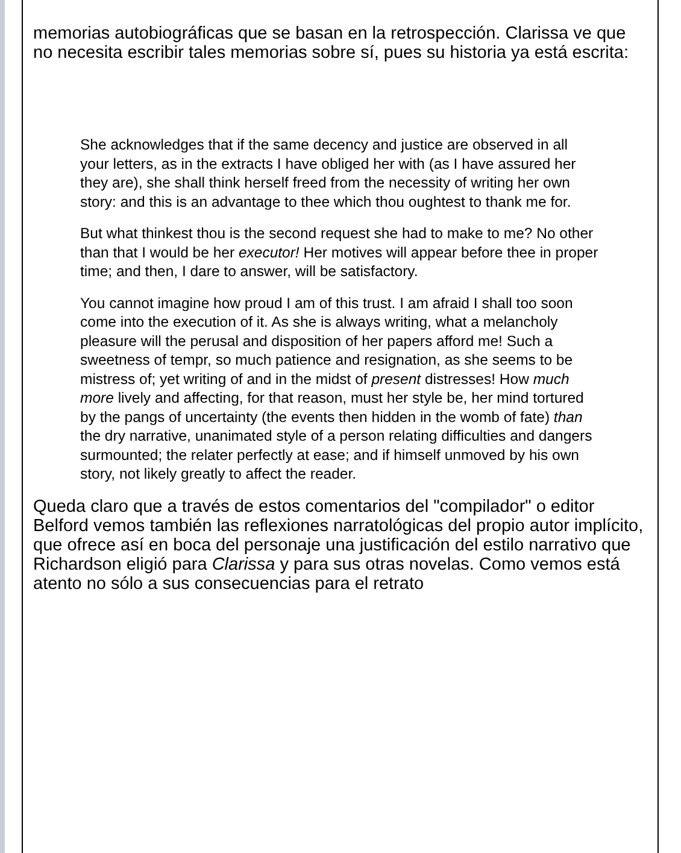memorias autobiográficas que se basan en la retrospección. Clarissa ve que no necesita escribir tales memorias sobre sí, pues su historia ya está escrita:
She acknowledges that if the same decency and justice are observed in all your letters, as in the extracts I have obliged her with (as I have assured her they are), she shall think herself freed from the necessity of writing her own story: and this is an advantage to thee which thou oughtest to thank me for.
But what thinkest thou is the second request she had to make to me? No other than that I would be her executor! Her motives will appear before thee in proper time; and then, I dare to answer, will be satisfactory.
You cannot imagine how proud I am of this trust. I am afraid I shall too soon come into the execution of it. As she is always writing, what a melancholy pleasure will the perusal and disposition of her papers afford me! Such a sweetness of tempr, so much patience and resignation, as she seems to be mistress of; yet writing of and in the midst of present distresses! How much more lively and affecting, for that reason, must her style be, her mind tortured by the pangs of uncertainty (the events then hidden in the womb of fate) than the dry narrative, unanimated style of a person relating difficulties and dangers surmounted; the relater perfectly at ease; and if himself unmoved by his own story, not likely greatly to affect the reader.
Queda claro que a través de estos comentarios del "compilador" o editor Belford vemos también las reflexiones narratológicas del propio autor implícito, que ofrece así en boca del personaje una justificación del estilo narrativo que Richardson eligió para Clarissa y para sus otras novelas. Como vemos está atento no sólo a sus consecuencias para el retrato